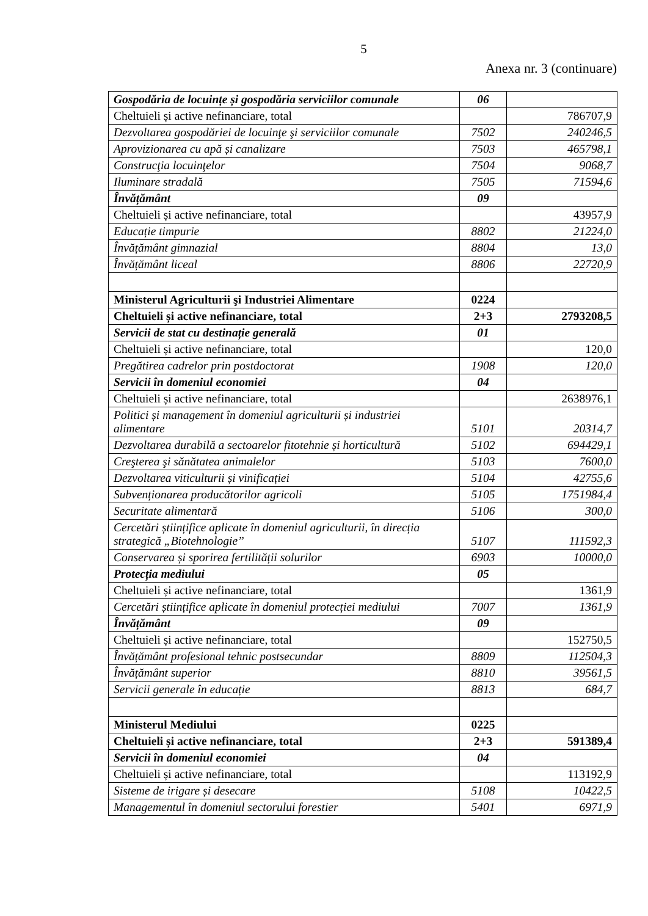5
Anexa nr. 3 (continuare)
| Gospodăria de locuințe și gospodăria serviciilor comunale | 06 | |
| Cheltuieli și active nefinanciare, total | | 786707,9 |
| Dezvoltarea gospodăriei de locuinţe şi serviciilor comunale | 7502 | 240246,5 |
| Aprovizionarea cu apă și canalizare | 7503 | 465798,1 |
| Construcţia locuinţelor | 7504 | 9068,7 |
| Iluminare stradală | 7505 | 71594,6 |
| Învățământ | 09 | |
| Cheltuieli și active nefinanciare, total | | 43957,9 |
| Educație timpurie | 8802 | 21224,0 |
| Învățământ gimnazial | 8804 | 13,0 |
| Învățământ liceal | 8806 | 22720,9 |
| Ministerul Agriculturii şi Industriei Alimentare | 0224 | |
| Cheltuieli și active nefinanciare, total | 2+3 | 2793208,5 |
| Servicii de stat cu destinație generală | 01 | |
| Cheltuieli și active nefinanciare, total | | 120,0 |
| Pregătirea cadrelor prin postdoctorat | 1908 | 120,0 |
| Servicii în domeniul economiei | 04 | |
| Cheltuieli și active nefinanciare, total | | 2638976,1 |
| Politici și management în domeniul agriculturii și industriei alimentare | 5101 | 20314,7 |
| Dezvoltarea durabilă a sectoarelor fitotehnie și horticultură | 5102 | 694429,1 |
| Creşterea şi sănătatea animalelor | 5103 | 7600,0 |
| Dezvoltarea viticulturii și vinificației | 5104 | 42755,6 |
| Subvenționarea producătorilor agricoli | 5105 | 1751984,4 |
| Securitate alimentară | 5106 | 300,0 |
| Cercetări științifice aplicate în domeniul agriculturii, în direcția strategică „Biotehnologie” | 5107 | 111592,3 |
| Conservarea și sporirea fertilității solurilor | 6903 | 10000,0 |
| Protecția mediului | 05 | |
| Cheltuieli și active nefinanciare, total | | 1361,9 |
| Cercetări științifice aplicate în domeniul protecției mediului | 7007 | 1361,9 |
| Învățământ | 09 | |
| Cheltuieli și active nefinanciare, total | | 152750,5 |
| Învățământ profesional tehnic postsecundar | 8809 | 112504,3 |
| Învățământ superior | 8810 | 39561,5 |
| Servicii generale în educație | 8813 | 684,7 |
| Ministerul Mediului | 0225 | |
| Cheltuieli și active nefinanciare, total | 2+3 | 591389,4 |
| Servicii în domeniul economiei | 04 | |
| Cheltuieli și active nefinanciare, total | | 113192,9 |
| Sisteme de irigare și desecare | 5108 | 10422,5 |
| Managementul în domeniul sectorului forestier | 5401 | 6971,9 |